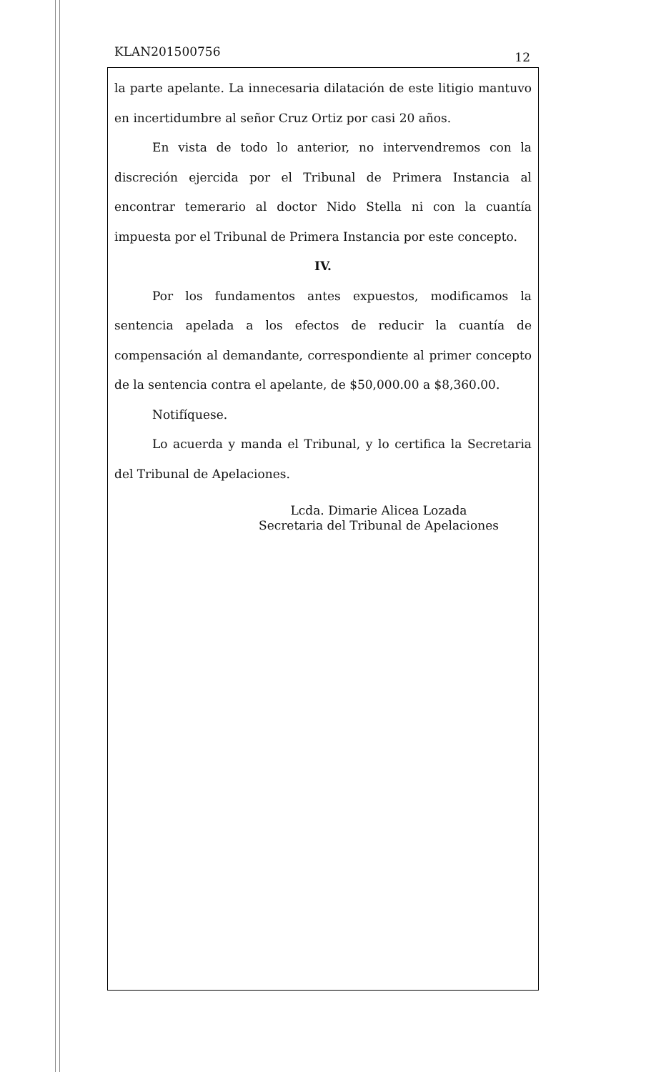KLAN201500756 12
la parte apelante. La innecesaria dilatación de este litigio mantuvo en incertidumbre al señor Cruz Ortiz por casi 20 años.
En vista de todo lo anterior, no intervendremos con la discreción ejercida por el Tribunal de Primera Instancia al encontrar temerario al doctor Nido Stella ni con la cuantía impuesta por el Tribunal de Primera Instancia por este concepto.
IV.
Por los fundamentos antes expuestos, modificamos la sentencia apelada a los efectos de reducir la cuantía de compensación al demandante, correspondiente al primer concepto de la sentencia contra el apelante, de $50,000.00 a $8,360.00.
Notifíquese.
Lo acuerda y manda el Tribunal, y lo certifica la Secretaria del Tribunal de Apelaciones.
Lcda. Dimarie Alicea Lozada
Secretaria del Tribunal de Apelaciones